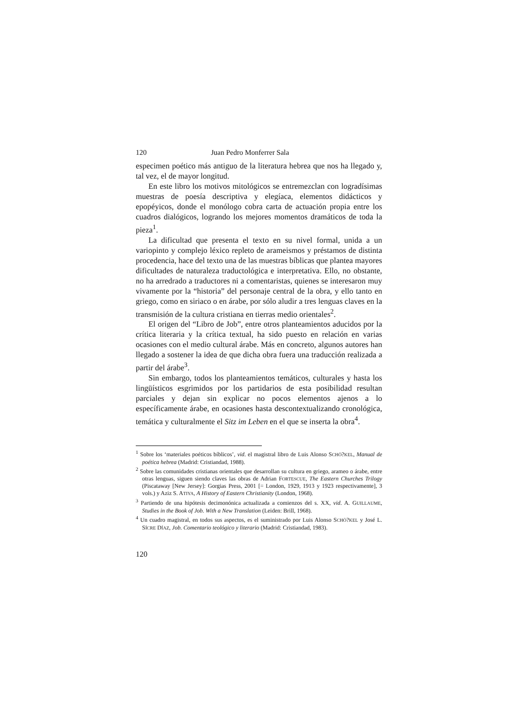120 Juan Pedro Monferrer Sala
especimen poético más antiguo de la literatura hebrea que nos ha llegado y, tal vez, el de mayor longitud.
En este libro los motivos mitológicos se entremezclan con logradísimas muestras de poesía descriptiva y elegíaca, elementos didácticos y epopéyicos, donde el monólogo cobra carta de actuación propia entre los cuadros dialógicos, logrando los mejores momentos dramáticos de toda la pieza<sup>1</sup>.
La dificultad que presenta el texto en su nivel formal, unida a un variopinto y complejo léxico repleto de arameismos y préstamos de distinta procedencia, hace del texto una de las muestras bíblicas que plantea mayores dificultades de naturaleza traductológica e interpretativa. Ello, no obstante, no ha arredrado a traductores ni a comentaristas, quienes se interesaron muy vivamente por la “historia” del personaje central de la obra, y ello tanto en griego, como en siriaco o en árabe, por sólo aludir a tres lenguas claves en la transmisión de la cultura cristiana en tierras medio orientales<sup>2</sup>.
El origen del “Libro de Job”, entre otros planteamientos aducidos por la crítica literaria y la crítica textual, ha sido puesto en relación en varias ocasiones con el medio cultural árabe. Más en concreto, algunos autores han llegado a sostener la idea de que dicha obra fuera una traducción realizada a partir del árabe<sup>3</sup>.
Sin embargo, todos los planteamientos temáticos, culturales y hasta los lingüísticos esgrimidos por los partidarios de esta posibilidad resultan parciales y dejan sin explicar no pocos elementos ajenos a lo específicamente árabe, en ocasiones hasta descontextualizando cronológica, temática y culturalmente el Sitz im Leben en el que se inserta la obra<sup>4</sup>.
<sup>1</sup> Sobre los ‘materiales poéticos bíblicos’, vid. el magistral libro de Luis Alonso SCHÖ?KEL, Manual de poética hebrea (Madrid: Cristiandad, 1988).
<sup>2</sup> Sobre las comunidades cristianas orientales que desarrollan su cultura en griego, arameo o árabe, entre otras lenguas, siguen siendo claves las obras de Adrian FORTESCUE, The Eastern Churches Trilogy (Piscataway [New Jersey]: Gorgias Press, 2001 [= London, 1929, 1913 y 1923 respectivamente], 3 vols.) y Aziz S. ATIYA, A History of Eastern Christianity (London, 1968).
<sup>3</sup> Partiendo de una hipótesis decimonónica actualizada a comienzos del s. XX, vid. A. GUILLAUME, Studies in the Book of Job. With a New Translation (Leiden: Brill, 1968).
<sup>4</sup> Un cuadro magistral, en todos sus aspectos, es el suministrado por Luis Alonso SCHÖ?KEL y José L. SÍCRE DÍAZ, Job. Comentario teológico y literario (Madrid: Cristiandad, 1983).
120